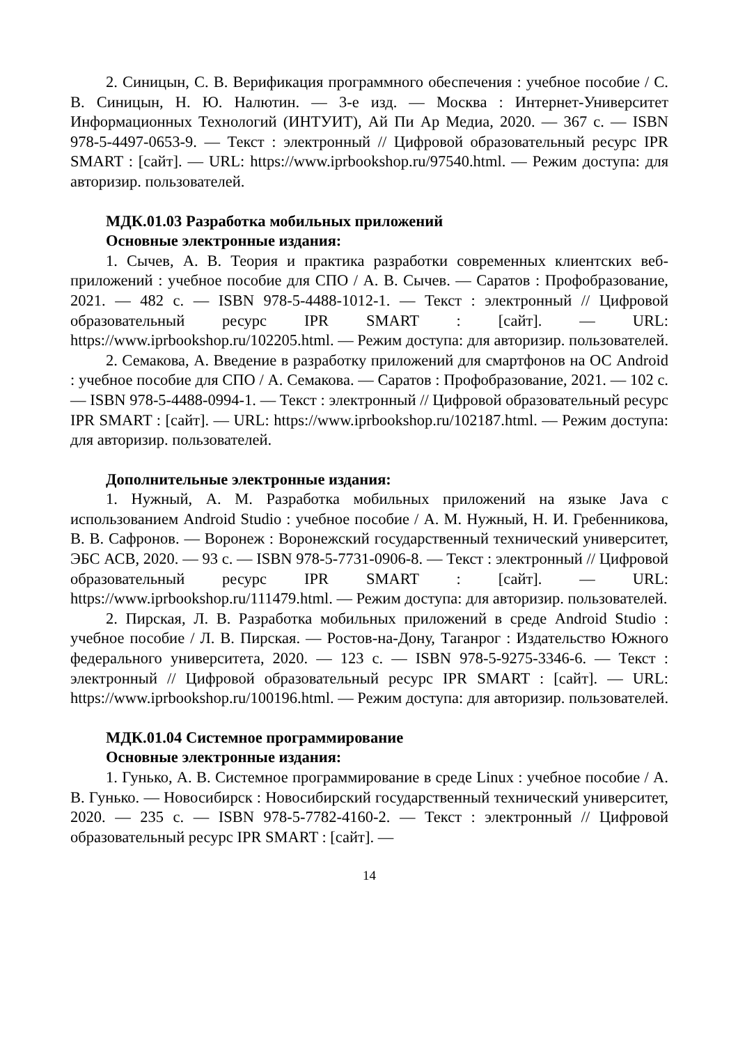2. Синицын, С. В. Верификация программного обеспечения : учебное пособие / С. В. Синицын, Н. Ю. Налютин. — 3-е изд. — Москва : Интернет-Университет Информационных Технологий (ИНТУИТ), Ай Пи Ар Медиа, 2020. — 367 с. — ISBN 978-5-4497-0653-9. — Текст : электронный // Цифровой образовательный ресурс IPR SMART : [сайт]. — URL: https://www.iprbookshop.ru/97540.html. — Режим доступа: для авторизир. пользователей.
МДК.01.03 Разработка мобильных приложений
Основные электронные издания:
1. Сычев, А. В. Теория и практика разработки современных клиентских веб-приложений : учебное пособие для СПО / А. В. Сычев. — Саратов : Профобразование, 2021. — 482 с. — ISBN 978-5-4488-1012-1. — Текст : электронный // Цифровой образовательный ресурс IPR SMART : [сайт]. — URL: https://www.iprbookshop.ru/102205.html. — Режим доступа: для авторизир. пользователей.
2. Семакова, А. Введение в разработку приложений для смартфонов на ОС Android : учебное пособие для СПО / А. Семакова. — Саратов : Профобразование, 2021. — 102 с. — ISBN 978-5-4488-0994-1. — Текст : электронный // Цифровой образовательный ресурс IPR SMART : [сайт]. — URL: https://www.iprbookshop.ru/102187.html. — Режим доступа: для авторизир. пользователей.
Дополнительные электронные издания:
1. Нужный, А. М. Разработка мобильных приложений на языке Java с использованием Android Studio : учебное пособие / А. М. Нужный, Н. И. Гребенникова, В. В. Сафронов. — Воронеж : Воронежский государственный технический университет, ЭБС АСВ, 2020. — 93 с. — ISBN 978-5-7731-0906-8. — Текст : электронный // Цифровой образовательный ресурс IPR SMART : [сайт]. — URL: https://www.iprbookshop.ru/111479.html. — Режим доступа: для авторизир. пользователей.
2. Пирская, Л. В. Разработка мобильных приложений в среде Android Studio : учебное пособие / Л. В. Пирская. — Ростов-на-Дону, Таганрог : Издательство Южного федерального университета, 2020. — 123 с. — ISBN 978-5-9275-3346-6. — Текст : электронный // Цифровой образовательный ресурс IPR SMART : [сайт]. — URL: https://www.iprbookshop.ru/100196.html. — Режим доступа: для авторизир. пользователей.
МДК.01.04 Системное программирование
Основные электронные издания:
1. Гунько, А. В. Системное программирование в среде Linux : учебное пособие / А. В. Гунько. — Новосибирск : Новосибирский государственный технический университет, 2020. — 235 с. — ISBN 978-5-7782-4160-2. — Текст : электронный // Цифровой образовательный ресурс IPR SMART : [сайт]. —
14